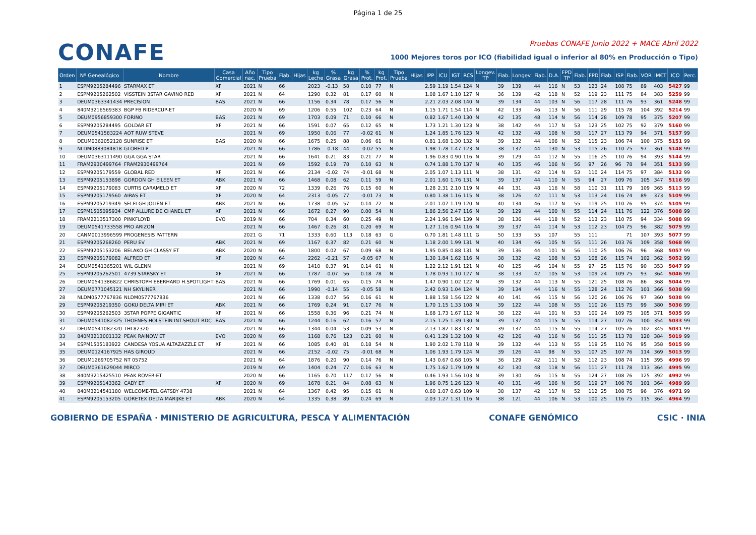Página 1 de 25
CONAFE
Pruebas CONAFE Junio 2022 + MACE Abril 2022
1000 Mejores toros por ICO (fiabilidad igual o inferior al 80% en Producción o Tipo)
| Orden | Nº Genealógico | Nombre | Casa Comercial | Año nac. | Tipo Prueba | Fiab. | Hijas | kg Leche | % Grasa | kg Grasa | % Prot. | kg Prot. | Tipo Prueba | Hijas | IPP | ICU | IGT | RCS | Longev. TP | Fiab. | Longev. | Fiab. | D.A. | FPD TP | Fiab. | FPD | Fiab. | ISP | Fiab. | VOR | IM€T | ICO | Perc. |
| --- | --- | --- | --- | --- | --- | --- | --- | --- | --- | --- | --- | --- | --- | --- | --- | --- | --- | --- | --- | --- | --- | --- | --- | --- | --- | --- | --- | --- | --- | --- | --- | --- | --- |
| 1 | ESPM9205284496 | STARMAX ET | XF | 2021 | N | 66 | | 2023 | -0.13 | 58 | 0.10 | 77 | N | | 2.59 | 1.19 | 1.54 | 124 | N | 39 | 139 | 44 | 116 | N | 53 | 123 | 24 | 108 | 75 | 89 | 403 | 5427 | 99 |
| 2 | ESPM9205262502 | VISSTEIN 3STAR GAVINO RED | XF | 2021 | N | 64 | | 1290 | 0.32 | 81 | 0.17 | 60 | N | | 1.08 | 1.67 | 1.10 | 127 | N | 36 | 139 | 42 | 118 | N | 52 | 119 | 23 | 111 | 75 | 84 | 383 | 5259 | 99 |
| 3 | DEUM0363341434 | PRECISION | BAS | 2021 | N | 66 | | 1156 | 0.34 | 78 | 0.17 | 56 | N | | 2.21 | 2.03 | 2.08 | 140 | N | 39 | 134 | 44 | 103 | N | 56 | 117 | 28 | 111 | 76 | 93 | 361 | 5248 | 99 |
| 4 | 840M3216569383 | BGP FB RIDERCUP-ET | | 2020 | N | 69 | | 1206 | 0.55 | 102 | 0.23 | 64 | N | | 1.15 | 1.71 | 1.54 | 114 | N | 42 | 133 | 46 | 113 | N | 56 | 111 | 29 | 115 | 78 | 104 | 392 | 5214 | 99 |
| 5 | DEUM0956859300 | FORINO | BAS | 2021 | N | 69 | | 1703 | 0.09 | 71 | 0.10 | 66 | N | | 0.82 | 1.67 | 1.40 | 130 | N | 42 | 135 | 48 | 114 | N | 56 | 114 | 28 | 109 | 78 | 95 | 375 | 5207 | 99 |
| 6 | ESPM9205284495 | GOLDAR ET | XF | 2021 | N | 66 | | 1591 | 0.07 | 65 | 0.12 | 65 | N | | 1.73 | 1.21 | 1.30 | 123 | N | 38 | 142 | 44 | 117 | N | 53 | 123 | 25 | 102 | 75 | 92 | 379 | 5160 | 99 |
| 7 | DEUM0541583224 | AOT RUW STEVE | | 2021 | N | 69 | | 1950 | 0.06 | 77 | -0.02 | 61 | N | | 1.24 | 1.85 | 1.76 | 123 | N | 42 | 132 | 48 | 108 | N | 58 | 117 | 27 | 113 | 79 | 94 | 371 | 5157 | 99 |
| 8 | DEUM0362052128 | SUNRISE ET | BAS | 2020 | N | 66 | | 1675 | 0.25 | 88 | 0.06 | 61 | N | | 0.81 | 1.68 | 1.30 | 132 | N | 39 | 132 | 44 | 106 | N | 52 | 115 | 23 | 106 | 74 | 100 | 375 | 5151 | 99 |
| 9 | NLDM0883084818 | GLOBED P | | 2021 | N | 66 | | 1786 | -0.18 | 44 | -0.02 | 55 | N | | 1.98 | 1.78 | 1.47 | 123 | N | 38 | 137 | 44 | 130 | N | 53 | 115 | 26 | 110 | 75 | 97 | 361 | 5148 | 99 |
| 10 | DEUM0363111490 | GGA GGA STAR | | 2021 | N | 66 | | 1641 | 0.21 | 83 | 0.21 | 77 | N | | 1.96 | 0.83 | 0.90 | 116 | N | 39 | 129 | 44 | 112 | N | 55 | 116 | 25 | 110 | 76 | 94 | 393 | 5144 | 99 |
| 11 | FRAM2930499764 | FRAM2930499764 | | 2021 | N | 69 | | 1592 | 0.19 | 78 | 0.10 | 63 | N | | 0.74 | 1.88 | 1.70 | 137 | N | 40 | 135 | 46 | 106 | N | 56 | 97 | 26 | 96 | 78 | 94 | 351 | 5133 | 99 |
| 12 | ESPM9205179559 | GLOBAL RED | XF | 2021 | N | 66 | | 2134 | -0.02 | 74 | -0.01 | 68 | N | | 2.05 | 1.07 | 1.13 | 111 | N | 38 | 131 | 42 | 114 | N | 53 | 110 | 24 | 114 | 75 | 97 | 384 | 5132 | 99 |
| 13 | ESPM9205153898 | GORDON GH EILEEN ET | ABK | 2021 | N | 66 | | 1468 | 0.08 | 62 | 0.11 | 59 | N | | 2.01 | 1.60 | 1.76 | 131 | N | 39 | 137 | 44 | 110 | N | 55 | 94 | 27 | 109 | 76 | 105 | 347 | 5116 | 99 |
| 14 | ESPM9205179083 | CURTIS CARAMELO ET | XF | 2020 | N | 72 | | 1339 | 0.26 | 76 | 0.15 | 60 | N | | 1.28 | 2.31 | 2.10 | 119 | N | 44 | 131 | 48 | 116 | N | 58 | 110 | 31 | 111 | 79 | 109 | 365 | 5113 | 99 |
| 15 | ESPM9205179560 | AIRAS ET | XF | 2020 | N | 64 | | 2313 | -0.05 | 77 | -0.01 | 73 | N | | 0.80 | 1.38 | 1.16 | 115 | N | 38 | 126 | 42 | 111 | N | 53 | 113 | 24 | 116 | 74 | 89 | 373 | 5109 | 99 |
| 16 | ESPM9205219349 | SELFI GH JOLIEN ET | ABK | 2021 | N | 66 | | 1738 | -0.05 | 57 | 0.14 | 72 | N | | 2.01 | 1.07 | 1.19 | 120 | N | 40 | 134 | 46 | 117 | N | 55 | 119 | 25 | 110 | 76 | 95 | 374 | 5105 | 99 |
| 17 | ESPM1505095934 | CMP ALLURE DE CHANEL ET | XF | 2021 | N | 66 | | 1672 | 0.27 | 90 | 0.00 | 54 | N | | 1.86 | 2.56 | 2.47 | 116 | N | 39 | 129 | 44 | 100 | N | 55 | 114 | 24 | 111 | 76 | 122 | 376 | 5088 | 99 |
| 18 | FRAM2213517300 | PINKFLOYD | EVO | 2019 | N | 66 | | 704 | 0.34 | 60 | 0.25 | 49 | N | | 2.24 | 1.96 | 1.94 | 139 | N | 38 | 136 | 44 | 118 | N | 52 | 113 | 23 | 110 | 75 | 94 | 334 | 5088 | 99 |
| 19 | DEUM0541733558 | PRO ARIZON | | 2021 | N | 66 | | 1467 | 0.26 | 81 | 0.20 | 69 | N | | 1.27 | 1.16 | 0.94 | 116 | N | 39 | 137 | 44 | 114 | N | 53 | 112 | 23 | 104 | 75 | 96 | 382 | 5079 | 99 |
| 20 | CANM0013996599 | PROGENESIS PATTERN | | 2021 | G | 71 | | 1333 | 0.60 | 113 | 0.18 | 63 | G | | 0.70 | 1.81 | 1.48 | 111 | G | 50 | 133 | 55 | 107 | | 55 | 111 | | | 71 | 107 | 393 | 5077 | 99 |
| 21 | ESPM9205268260 | PERU EV | ABK | 2021 | N | 69 | | 1167 | 0.37 | 82 | 0.21 | 60 | N | | 1.18 | 2.00 | 1.99 | 131 | N | 40 | 134 | 46 | 105 | N | 55 | 111 | 26 | 103 | 76 | 109 | 358 | 5068 | 99 |
| 22 | ESPM9205153206 | BELAKO GH CLASSY ET | ABK | 2020 | N | 66 | | 1800 | 0.02 | 67 | 0.09 | 68 | N | | 1.95 | 0.85 | 0.88 | 131 | N | 39 | 136 | 44 | 101 | N | 56 | 110 | 25 | 106 | 76 | 96 | 368 | 5057 | 99 |
| 23 | ESPM9205179082 | ALFRED ET | XF | 2020 | N | 64 | | 2262 | -0.21 | 57 | -0.05 | 67 | N | | 1.30 | 1.84 | 1.62 | 116 | N | 38 | 132 | 42 | 108 | N | 53 | 108 | 26 | 115 | 74 | 102 | 362 | 5052 | 99 |
| 24 | DEUM0541365201 | WIL GLENN | | 2021 | N | 69 | | 1410 | 0.37 | 91 | 0.14 | 61 | N | | 1.22 | 2.12 | 1.91 | 121 | N | 40 | 125 | 46 | 104 | N | 55 | 97 | 25 | 115 | 76 | 90 | 353 | 5047 | 99 |
| 25 | ESPM9205262501 | 4739 STARSKY ET | XF | 2021 | N | 66 | | 1787 | -0.07 | 56 | 0.18 | 78 | N | | 1.78 | 0.93 | 1.10 | 127 | N | 38 | 133 | 42 | 105 | N | 53 | 109 | 24 | 109 | 75 | 93 | 364 | 5046 | 99 |
| 26 | DEUM0541386822 | CHRISTOPH EBERHARD H.SPOTLIGHT | BAS | 2021 | N | 66 | | 1769 | 0.01 | 65 | 0.15 | 74 | N | | 1.47 | 0.90 | 1.02 | 122 | N | 39 | 132 | 44 | 113 | N | 55 | 121 | 25 | 108 | 76 | 86 | 368 | 5044 | 99 |
| 27 | DEUM0771045121 | NH SKYLINER | | 2021 | N | 66 | | 1990 | -0.14 | 55 | -0.05 | 58 | N | | 2.42 | 0.93 | 1.04 | 124 | N | 39 | 134 | 44 | 116 | N | 55 | 128 | 24 | 112 | 76 | 101 | 366 | 5038 | 99 |
| 28 | NLDM0577767836 | NLDM0577767836 | | 2021 | N | 66 | | 1338 | 0.07 | 56 | 0.16 | 61 | N | | 1.88 | 1.58 | 1.56 | 122 | N | 40 | 141 | 46 | 115 | N | 56 | 120 | 26 | 106 | 76 | 97 | 360 | 5038 | 99 |
| 29 | ESPM9205219350 | GOKU DELTA MIRI ET | ABK | 2021 | N | 66 | | 1769 | 0.24 | 91 | 0.17 | 76 | N | | 1.70 | 1.15 | 1.33 | 108 | N | 39 | 122 | 44 | 108 | N | 55 | 110 | 26 | 115 | 75 | 99 | 380 | 5036 | 99 |
| 30 | ESPM9205262503 | 3STAR POPPE GIGANTIC | XF | 2021 | N | 66 | | 1558 | 0.36 | 96 | 0.21 | 74 | N | | 1.68 | 1.73 | 1.67 | 112 | N | 38 | 122 | 44 | 101 | N | 53 | 100 | 24 | 109 | 75 | 105 | 371 | 5035 | 99 |
| 31 | DEUM0541082325 | THOENES HOLSTEIN INT.SHOUT RDC | BAS | 2021 | N | 66 | | 1244 | 0.16 | 62 | 0.16 | 57 | N | | 2.15 | 1.25 | 1.39 | 130 | N | 39 | 137 | 44 | 115 | N | 55 | 114 | 27 | 107 | 76 | 100 | 354 | 5033 | 99 |
| 32 | DEUM0541082320 | THI 82320 | | 2021 | N | 66 | | 1344 | 0.04 | 53 | 0.09 | 53 | N | | 2.13 | 1.82 | 1.83 | 132 | N | 39 | 137 | 44 | 115 | N | 55 | 114 | 27 | 105 | 76 | 102 | 345 | 5031 | 99 |
| 33 | 840M3213001132 | PEAK RAINOW ET | EVO | 2020 | N | 69 | | 1168 | 0.76 | 123 | 0.21 | 60 | N | | 0.41 | 1.29 | 1.32 | 108 | N | 42 | 126 | 48 | 116 | N | 56 | 111 | 25 | 113 | 78 | 120 | 384 | 5019 | 99 |
| 34 | ESPM1505183922 | CANDESA YOSUA ALTAZAZZLE ET | XF | 2021 | N | 66 | | 1085 | 0.40 | 81 | 0.18 | 54 | N | | 1.90 | 2.02 | 1.78 | 118 | N | 39 | 132 | 44 | 113 | N | 55 | 119 | 25 | 110 | 76 | 95 | 358 | 5015 | 99 |
| 35 | DEUM0124167925 | HAS GIROUD | | 2021 | N | 66 | | 2152 | -0.02 | 75 | -0.01 | 68 | N | | 1.06 | 1.93 | 1.79 | 124 | N | 39 | 126 | 44 | 98 | N | 55 | 107 | 25 | 107 | 76 | 114 | 369 | 5013 | 99 |
| 36 | DEUM1269705752 | NT 05752 | | 2021 | N | 64 | | 1876 | 0.20 | 90 | 0.14 | 76 | N | | 1.43 | 0.67 | 0.68 | 105 | N | 36 | 129 | 42 | 111 | N | 52 | 112 | 23 | 108 | 74 | 115 | 395 | 4996 | 99 |
| 37 | DEUM0361629044 | MIRCO | | 2019 | N | 69 | | 1404 | 0.24 | 77 | 0.16 | 63 | N | | 1.75 | 1.62 | 1.79 | 109 | N | 42 | 130 | 48 | 118 | N | 56 | 111 | 27 | 111 | 78 | 113 | 364 | 4995 | 99 |
| 38 | 840M3215425510 | PEAK ROVER-ET | | 2020 | N | 66 | | 1165 | 0.70 | 117 | 0.17 | 56 | N | | 0.46 | 1.93 | 1.56 | 103 | N | 39 | 130 | 46 | 115 | N | 55 | 124 | 27 | 108 | 76 | 125 | 392 | 4992 | 99 |
| 39 | ESPM9205143362 | CADY ET | XF | 2020 | N | 69 | | 1678 | 0.21 | 84 | 0.08 | 63 | N | | 1.96 | 0.75 | 1.26 | 123 | N | 40 | 131 | 46 | 106 | N | 56 | 119 | 27 | 106 | 76 | 101 | 364 | 4989 | 99 |
| 40 | 840M3214541180 | WELCOME-TEL GATSBY 4738 | | 2021 | N | 64 | | 1367 | 0.42 | 95 | 0.15 | 61 | N | | 0.60 | 1.07 | 0.63 | 109 | N | 38 | 137 | 42 | 117 | N | 52 | 112 | 25 | 108 | 75 | 96 | 376 | 4971 | 99 |
| 41 | ESPM9205153205 | GORETEX DELTA MARIJKE ET | ABK | 2020 | N | 64 | | 1335 | 0.38 | 89 | 0.24 | 69 | N | | 2.03 | 1.27 | 1.31 | 116 | N | 38 | 121 | 44 | 106 | N | 53 | 100 | 25 | 116 | 75 | 115 | 364 | 4964 | 99 |
GOBIERNO DE ESPAÑA · MINISTERIO DE AGRICULTURA, PESCA Y ALIMENTACIÓN
CONAFE GENÓMICO CSIC · INIA